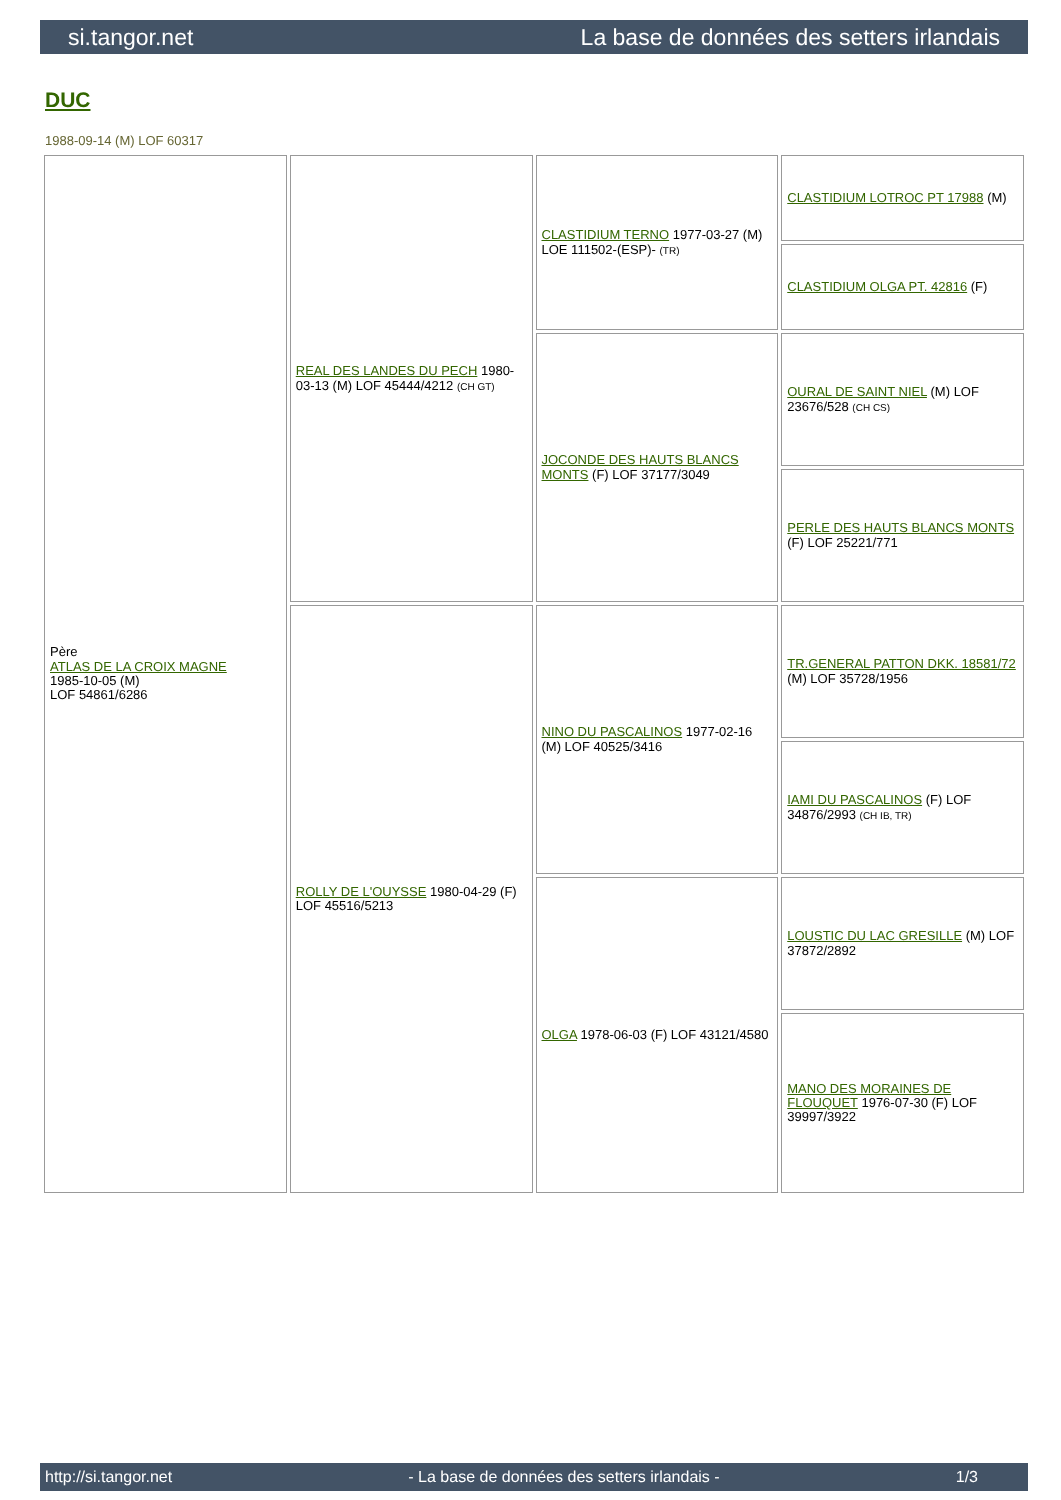si.tangor.net La base de données des setters irlandais
DUC
1988-09-14 (M) LOF 60317
| Père ATLAS DE LA CROIX MAGNE 1985-10-05 (M) LOF 54861/6286 | REAL DES LANDES DU PECH 1980-03-13 (M) LOF 45444/4212 (CH GT) | CLASTIDIUM TERNO 1977-03-27 (M) LOE 111502-(ESP)- (TR) | CLASTIDIUM LOTROC PT 17988 (M) |
| | | | CLASTIDIUM OLGA PT. 42816 (F) |
| | | JOCONDE DES HAUTS BLANCS MONTS (F) LOF 37177/3049 | OURAL DE SAINT NIEL (M) LOF 23676/528 (CH CS) |
| | | | PERLE DES HAUTS BLANCS MONTS (F) LOF 25221/771 |
| | ROLLY DE L'OUYSSE 1980-04-29 (F) LOF 45516/5213 | NINO DU PASCALINOS 1977-02-16 (M) LOF 40525/3416 | TR.GENERAL PATTON DKK. 18581/72 (M) LOF 35728/1956 |
| | | | IAMI DU PASCALINOS (F) LOF 34876/2993 (CH IB, TR) |
| | | OLGA 1978-06-03 (F) LOF 43121/4580 | LOUSTIC DU LAC GRESILLE (M) LOF 37872/2892 |
| | | | MANO DES MORAINES DE FLOUQUET 1976-07-30 (F) LOF 39997/3922 |
http://si.tangor.net - La base de données des setters irlandais - 1/3